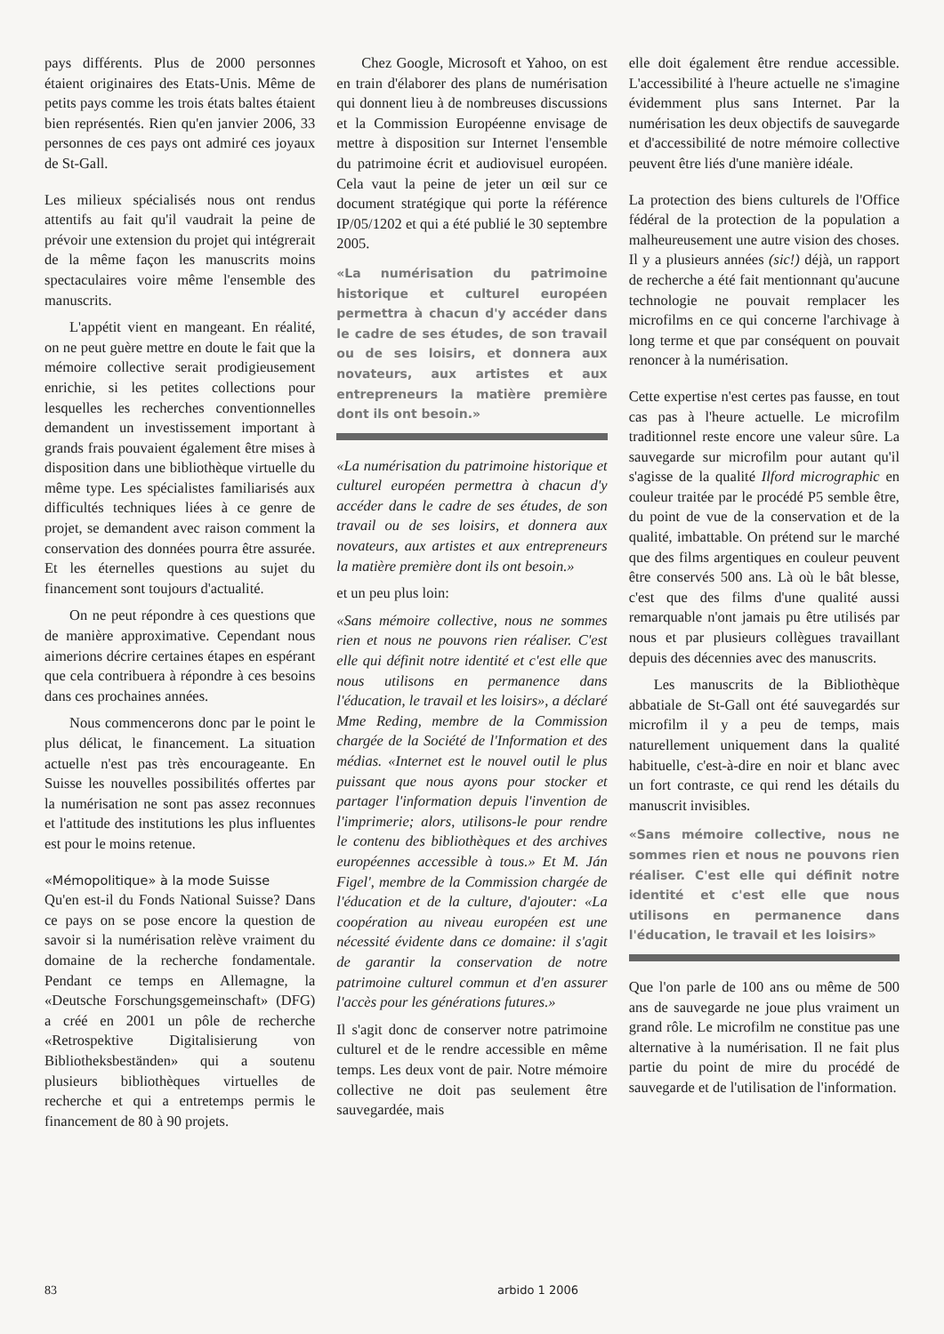pays différents. Plus de 2000 personnes étaient originaires des Etats-Unis. Même de petits pays comme les trois états baltes étaient bien représentés. Rien qu'en janvier 2006, 33 personnes de ces pays ont admiré ces joyaux de St-Gall.
Les milieux spécialisés nous ont rendus attentifs au fait qu'il vaudrait la peine de prévoir une extension du projet qui intégrerait de la même façon les manuscrits moins spectaculaires voire même l'ensemble des manuscrits.
L'appétit vient en mangeant. En réalité, on ne peut guère mettre en doute le fait que la mémoire collective serait prodigieusement enrichie, si les petites collections pour lesquelles les recherches conventionnelles demandent un investissement important à grands frais pouvaient également être mises à disposition dans une bibliothèque virtuelle du même type. Les spécialistes familiarisés aux difficultés techniques liées à ce genre de projet, se demandent avec raison comment la conservation des données pourra être assurée. Et les éternelles questions au sujet du financement sont toujours d'actualité.
On ne peut répondre à ces questions que de manière approximative. Cependant nous aimerions décrire certaines étapes en espérant que cela contribuera à répondre à ces besoins dans ces prochaines années.
Nous commencerons donc par le point le plus délicat, le financement. La situation actuelle n'est pas très encourageante. En Suisse les nouvelles possibilités offertes par la numérisation ne sont pas assez reconnues et l'attitude des institutions les plus influentes est pour le moins retenue.
«Mémopolitique» à la mode Suisse
Qu'en est-il du Fonds National Suisse? Dans ce pays on se pose encore la question de savoir si la numérisation relève vraiment du domaine de la recherche fondamentale. Pendant ce temps en Allemagne, la «Deutsche Forschungsgemeinschaft» (DFG) a créé en 2001 un pôle de recherche «Retrospektive Digitalisierung von Bibliotheksbeständen» qui a soutenu plusieurs bibliothèques virtuelles de recherche et qui a entretemps permis le financement de 80 à 90 projets.
Chez Google, Microsoft et Yahoo, on est en train d'élaborer des plans de numérisation qui donnent lieu à de nombreuses discussions et la Commission Européenne envisage de mettre à disposition sur Internet l'ensemble du patrimoine écrit et audiovisuel européen. Cela vaut la peine de jeter un œil sur ce document stratégique qui porte la référence IP/05/1202 et qui a été publié le 30 septembre 2005.
«La numérisation du patrimoine historique et culturel européen permettra à chacun d'y accéder dans le cadre de ses études, de son travail ou de ses loisirs, et donnera aux novateurs, aux artistes et aux entrepreneurs la matière première dont ils ont besoin.»
«La numérisation du patrimoine historique et culturel européen permettra à chacun d'y accéder dans le cadre de ses études, de son travail ou de ses loisirs, et donnera aux novateurs, aux artistes et aux entrepreneurs la matière première dont ils ont besoin.»
et un peu plus loin:
«Sans mémoire collective, nous ne sommes rien et nous ne pouvons rien réaliser. C'est elle qui définit notre identité et c'est elle que nous utilisons en permanence dans l'éducation, le travail et les loisirs», a déclaré Mme Reding, membre de la Commission chargée de la Société de l'Information et des médias. «Internet est le nouvel outil le plus puissant que nous ayons pour stocker et partager l'information depuis l'invention de l'imprimerie; alors, utilisons-le pour rendre le contenu des bibliothèques et des archives européennes accessible à tous.» Et M. Ján Figel', membre de la Commission chargée de l'éducation et de la culture, d'ajouter: «La coopération au niveau européen est une nécessité évidente dans ce domaine: il s'agit de garantir la conservation de notre patrimoine culturel commun et d'en assurer l'accès pour les générations futures.»
Il s'agit donc de conserver notre patrimoine culturel et de le rendre accessible en même temps. Les deux vont de pair. Notre mémoire collective ne doit pas seulement être sauvegardée, mais
elle doit également être rendue accessible. L'accessibilité à l'heure actuelle ne s'imagine évidemment plus sans Internet. Par la numérisation les deux objectifs de sauvegarde et d'accessibilité de notre mémoire collective peuvent être liés d'une manière idéale.
La protection des biens culturels de l'Office fédéral de la protection de la population a malheureusement une autre vision des choses. Il y a plusieurs années (sic!) déjà, un rapport de recherche a été fait mentionnant qu'aucune technologie ne pouvait remplacer les microfilms en ce qui concerne l'archivage à long terme et que par conséquent on pouvait renoncer à la numérisation.
Cette expertise n'est certes pas fausse, en tout cas pas à l'heure actuelle. Le microfilm traditionnel reste encore une valeur sûre. La sauvegarde sur microfilm pour autant qu'il s'agisse de la qualité Ilford micrographic en couleur traitée par le procédé P5 semble être, du point de vue de la conservation et de la qualité, imbattable. On prétend sur le marché que des films argentiques en couleur peuvent être conservés 500 ans. Là où le bât blesse, c'est que des films d'une qualité aussi remarquable n'ont jamais pu être utilisés par nous et par plusieurs collègues travaillant depuis des décennies avec des manuscrits.
Les manuscrits de la Bibliothèque abbatiale de St-Gall ont été sauvegardés sur microfilm il y a peu de temps, mais naturellement uniquement dans la qualité habituelle, c'est-à-dire en noir et blanc avec un fort contraste, ce qui rend les détails du manuscrit invisibles.
«Sans mémoire collective, nous ne sommes rien et nous ne pouvons rien réaliser. C'est elle qui définit notre identité et c'est elle que nous utilisons en permanence dans l'éducation, le travail et les loisirs»
Que l'on parle de 100 ans ou même de 500 ans de sauvegarde ne joue plus vraiment un grand rôle. Le microfilm ne constitue pas une alternative à la numérisation. Il ne fait plus partie du point de mire du procédé de sauvegarde et de l'utilisation de l'information.
83 arbido 1 2006